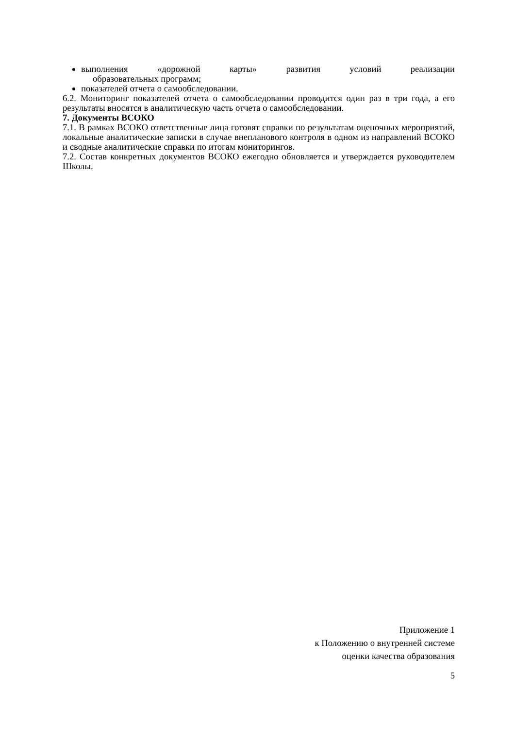выполнения «дорожной карты» развития условий реализации
образовательных программ;
показателей отчета о самообследовании.
6.2. Мониторинг показателей отчета о самообследовании проводится один раз в три года, а его результаты вносятся в аналитическую часть отчета о самообследовании.
7. Документы ВСОКО
7.1. В рамках ВСОКО ответственные лица готовят справки по результатам оценочных мероприятий, локальные аналитические записки в случае внепланового контроля в одном из направлений ВСОКО и сводные аналитические справки по итогам мониторингов.
7.2. Состав конкретных документов ВСОКО ежегодно обновляется и утверждается руководителем Школы.
Приложение 1
к Положению о внутренней системе
оценки качества образования
5